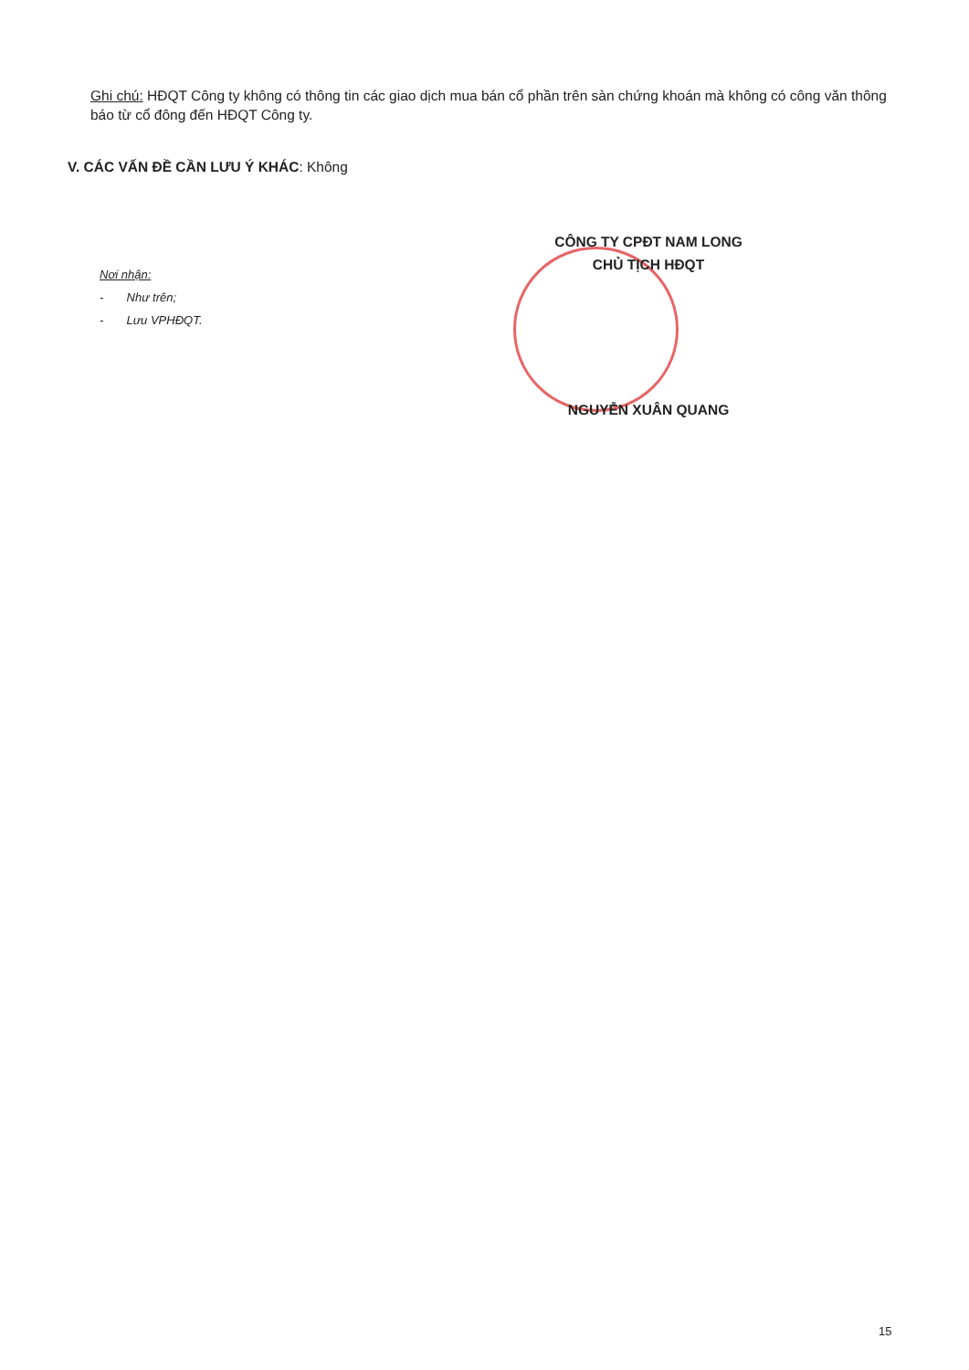Ghi chú: HĐQT Công ty không có thông tin các giao dịch mua bán cổ phần trên sàn chứng khoán mà không có công văn thông báo từ cổ đông đến HĐQT Công ty.
V. CÁC VẤN ĐỀ CẦN LƯU Ý KHÁC: Không
Nơi nhận:
- Như trên;
- Lưu VPHĐQT.
CÔNG TY CPĐT NAM LONG
CHỦ TỊCH HĐQT
NGUYỄN XUÂN QUANG
15